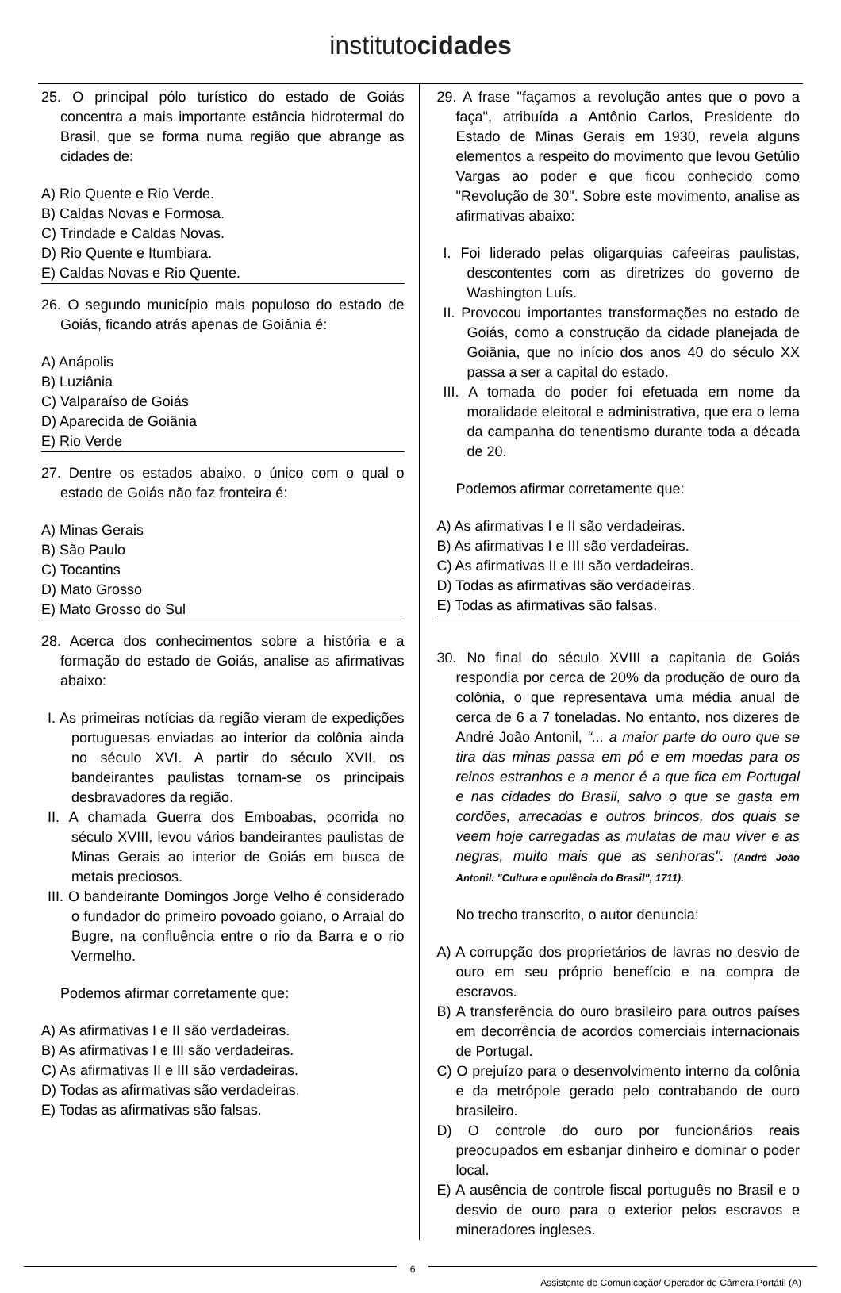institutocidades
25. O principal pólo turístico do estado de Goiás concentra a mais importante estância hidrotermal do Brasil, que se forma numa região que abrange as cidades de:
A) Rio Quente e Rio Verde.
B) Caldas Novas e Formosa.
C) Trindade e Caldas Novas.
D) Rio Quente e Itumbiara.
E) Caldas Novas e Rio Quente.
26. O segundo município mais populoso do estado de Goiás, ficando atrás apenas de Goiânia é:
A) Anápolis
B) Luziânia
C) Valparaíso de Goiás
D) Aparecida de Goiânia
E) Rio Verde
27. Dentre os estados abaixo, o único com o qual o estado de Goiás não faz fronteira é:
A) Minas Gerais
B) São Paulo
C) Tocantins
D) Mato Grosso
E) Mato Grosso do Sul
28. Acerca dos conhecimentos sobre a história e a formação do estado de Goiás, analise as afirmativas abaixo:
I. As primeiras notícias da região vieram de expedições portuguesas enviadas ao interior da colônia ainda no século XVI. A partir do século XVII, os bandeirantes paulistas tornam-se os principais desbravadores da região.
II. A chamada Guerra dos Emboabas, ocorrida no século XVIII, levou vários bandeirantes paulistas de Minas Gerais ao interior de Goiás em busca de metais preciosos.
III. O bandeirante Domingos Jorge Velho é considerado o fundador do primeiro povoado goiano, o Arraial do Bugre, na confluência entre o rio da Barra e o rio Vermelho.
Podemos afirmar corretamente que:
A) As afirmativas I e II são verdadeiras.
B) As afirmativas I e III são verdadeiras.
C) As afirmativas II e III são verdadeiras.
D) Todas as afirmativas são verdadeiras.
E) Todas as afirmativas são falsas.
29. A frase "façamos a revolução antes que o povo a faça", atribuída a Antônio Carlos, Presidente do Estado de Minas Gerais em 1930, revela alguns elementos a respeito do movimento que levou Getúlio Vargas ao poder e que ficou conhecido como "Revolução de 30". Sobre este movimento, analise as afirmativas abaixo:
I. Foi liderado pelas oligarquias cafeeiras paulistas, descontentes com as diretrizes do governo de Washington Luís.
II. Provocou importantes transformações no estado de Goiás, como a construção da cidade planejada de Goiânia, que no início dos anos 40 do século XX passa a ser a capital do estado.
III. A tomada do poder foi efetuada em nome da moralidade eleitoral e administrativa, que era o lema da campanha do tenentismo durante toda a década de 20.
Podemos afirmar corretamente que:
A) As afirmativas I e II são verdadeiras.
B) As afirmativas I e III são verdadeiras.
C) As afirmativas II e III são verdadeiras.
D) Todas as afirmativas são verdadeiras.
E) Todas as afirmativas são falsas.
30. No final do século XVIII a capitania de Goiás respondia por cerca de 20% da produção de ouro da colônia, o que representava uma média anual de cerca de 6 a 7 toneladas. No entanto, nos dizeres de André João Antonil, “... a maior parte do ouro que se tira das minas passa em pó e em moedas para os reinos estranhos e a menor é a que fica em Portugal e nas cidades do Brasil, salvo o que se gasta em cordões, arrecadas e outros brincos, dos quais se veem hoje carregadas as mulatas de mau viver e as negras, muito mais que as senhoras". (André João Antonil. "Cultura e opulência do Brasil", 1711).
No trecho transcrito, o autor denuncia:
A) A corrupção dos proprietários de lavras no desvio de ouro em seu próprio benefício e na compra de escravos.
B) A transferência do ouro brasileiro para outros países em decorrência de acordos comerciais internacionais de Portugal.
C) O prejuízo para o desenvolvimento interno da colônia e da metrópole gerado pelo contrabando de ouro brasileiro.
D) O controle do ouro por funcionários reais preocupados em esbanjar dinheiro e dominar o poder local.
E) A ausência de controle fiscal português no Brasil e o desvio de ouro para o exterior pelos escravos e mineradores ingleses.
6
Assistente de Comunicação/ Operador de Câmera Portátil (A)